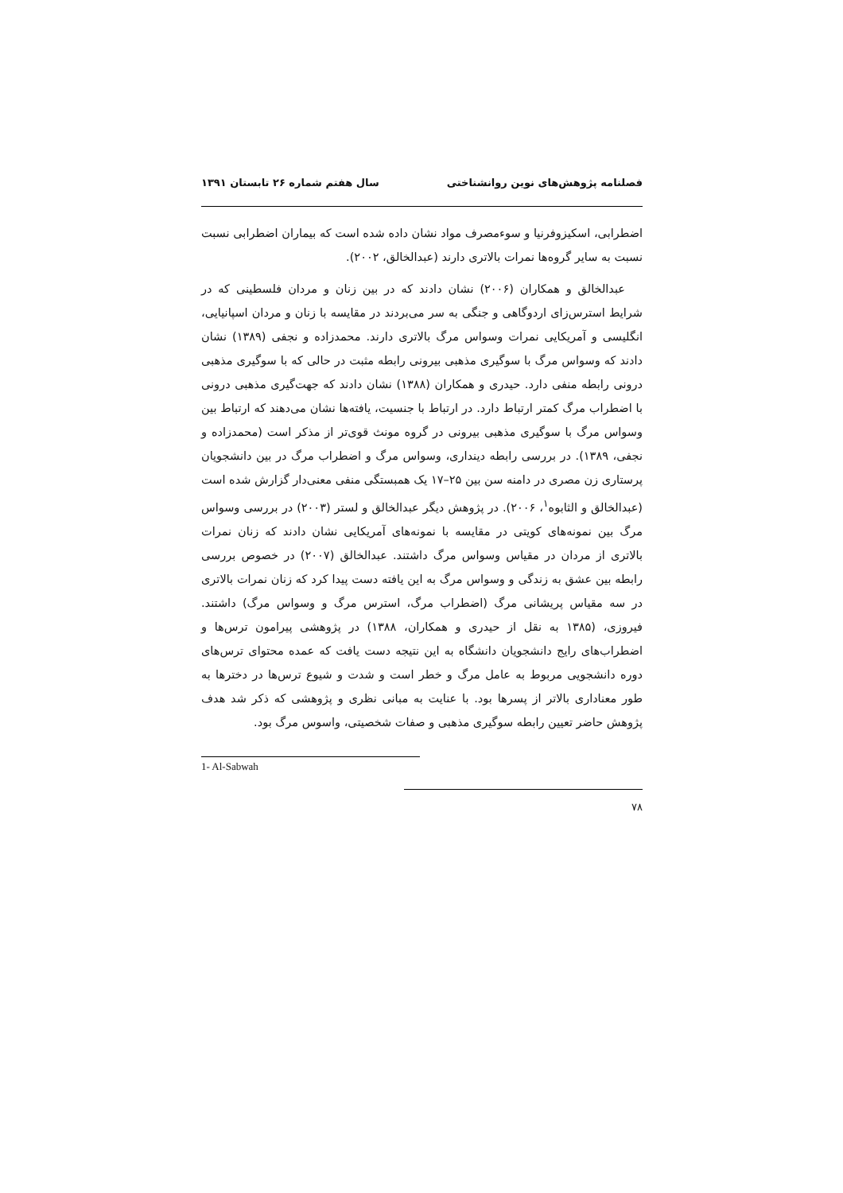فصلنامه پژوهش‌های نوین روانشناختی سال هفتم شماره ۲۶ تابستان ۱۳۹۱
اضطرابی، اسکیزوفرنیا و سوءمصرف مواد نشان داده شده است که بیماران اضطرابی نسبت نسبت به سایر گروه‌ها نمرات بالاتری دارند (عبدالخالق، ۲۰۰۲).
عبدالخالق و همکاران (۲۰۰۶) نشان دادند که در بین زنان و مردان فلسطینی که در شرایط استرس‌زای اردوگاهی و جنگی به سر می‌بردند در مقایسه با زنان و مردان اسپانیایی، انگلیسی و آمریکایی نمرات وسواس مرگ بالاتری دارند. محمدزاده و نجفی (۱۳۸۹) نشان دادند که وسواس مرگ با سوگیری مذهبی بیرونی رابطه مثبت در حالی که با سوگیری مذهبی درونی رابطه منفی دارد. حیدری و همکاران (۱۳۸۸) نشان دادند که جهت‌گیری مذهبی درونی با اضطراب مرگ کمتر ارتباط دارد. در ارتباط با جنسیت، یافته‌ها نشان می‌دهند که ارتباط بین وسواس مرگ با سوگیری مذهبی بیرونی در گروه مونث قوی‌تر از مذکر است (محمدزاده و نجفی، ۱۳۸۹). در بررسی رابطه دینداری، وسواس مرگ و اضطراب مرگ در بین دانشجویان پرستاری زن مصری در دامنه سن بین ۲۵–۱۷ یک همبستگی منفی معنی‌دار گزارش شده است (عبدالخالق و الثابوه<sup>۱</sup>، ۲۰۰۶). در پژوهش دیگر عبدالخالق و لستر (۲۰۰۳) در بررسی وسواس مرگ بین نمونه‌های کویتی در مقایسه با نمونه‌های آمریکایی نشان دادند که زنان نمرات بالاتری از مردان در مقیاس وسواس مرگ داشتند. عبدالخالق (۲۰۰۷) در خصوص بررسی رابطه بین عشق به زندگی و وسواس مرگ به این یافته دست پیدا کرد که زنان نمرات بالاتری در سه مقیاس پریشانی مرگ (اضطراب مرگ، استرس مرگ و وسواس مرگ) داشتند. فیروزی، (۱۳۸۵ به نقل از حیدری و همکاران، ۱۳۸۸) در پژوهشی پیرامون ترس‌ها و اضطراب‌های رایج دانشجویان دانشگاه به این نتیجه دست یافت که عمده محتوای ترس‌های دوره دانشجویی مربوط به عامل مرگ و خطر است و شدت و شیوع ترس‌ها در دخترها به طور معناداری بالاتر از پسرها بود. با عنایت به مبانی نظری و پژوهشی که ذکر شد هدف پژوهش حاضر تعیین رابطه سوگیری مذهبی و صفات شخصیتی، واسوس مرگ بود.
1- Al-Sabwah
۷۸